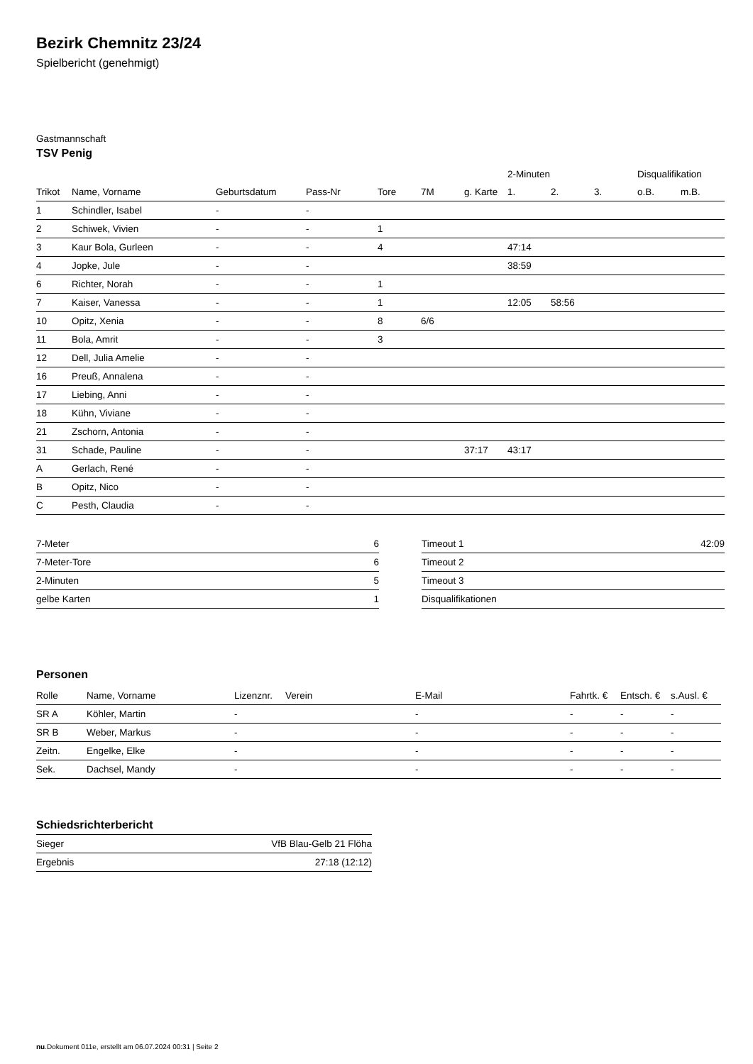Bezirk Chemnitz 23/24
Spielbericht (genehmigt)
Gastmannschaft
TSV Penig
| | | | | | | | 2-Minuten | | | Disqualifikation | |
| --- | --- | --- | --- | --- | --- | --- | --- | --- | --- | --- | --- |
| Trikot | Name, Vorname | Geburtsdatum | Pass-Nr | Tore | 7M | g. Karte | 1. | 2. | 3. | o.B. | m.B. |
| 1 | Schindler, Isabel | - | - | | | | | | | | |
| 2 | Schiwek, Vivien | - | - | 1 | | | | | | | |
| 3 | Kaur Bola, Gurleen | - | - | 4 | | | 47:14 | | | | |
| 4 | Jopke, Jule | - | - | | | | 38:59 | | | | |
| 6 | Richter, Norah | - | - | 1 | | | | | | | |
| 7 | Kaiser, Vanessa | - | - | 1 | | | 12:05 | 58:56 | | | |
| 10 | Opitz, Xenia | - | - | 8 | 6/6 | | | | | | |
| 11 | Bola, Amrit | - | - | 3 | | | | | | | |
| 12 | Dell, Julia Amelie | - | - | | | | | | | | |
| 16 | Preuß, Annalena | - | - | | | | | | | | |
| 17 | Liebing, Anni | - | - | | | | | | | | |
| 18 | Kühn, Viviane | - | - | | | | | | | | |
| 21 | Zschorn, Antonia | - | - | | | | | | | | |
| 31 | Schade, Pauline | - | - | | | 37:17 | 43:17 | | | | |
| A | Gerlach, René | - | - | | | | | | | | |
| B | Opitz, Nico | - | - | | | | | | | | |
| C | Pesth, Claudia | - | - | | | | | | | | |
| 7-Meter | 6 |
| 7-Meter-Tore | 6 |
| 2-Minuten | 5 |
| gelbe Karten | 1 |
| Timeout 1 | 42:09 |
| Timeout 2 | |
| Timeout 3 | |
| Disqualifikationen | |
Personen
| Rolle | Name, Vorname | Lizenznr. | Verein | E-Mail | Fahrtk. € | Entsch. € | s.Ausl. € |
| --- | --- | --- | --- | --- | --- | --- | --- |
| SR A | Köhler, Martin | - | | - | - | - | - |
| SR B | Weber, Markus | - | | - | - | - | - |
| Zeitn. | Engelke, Elke | - | | - | - | - | - |
| Sek. | Dachsel, Mandy | - | | - | - | - | - |
Schiedsrichterbericht
| Sieger | VfB Blau-Gelb 21 Flöha |
| Ergebnis | 27:18 (12:12) |
nu.Dokument 011e, erstellt am 06.07.2024 00:31 | Seite 2